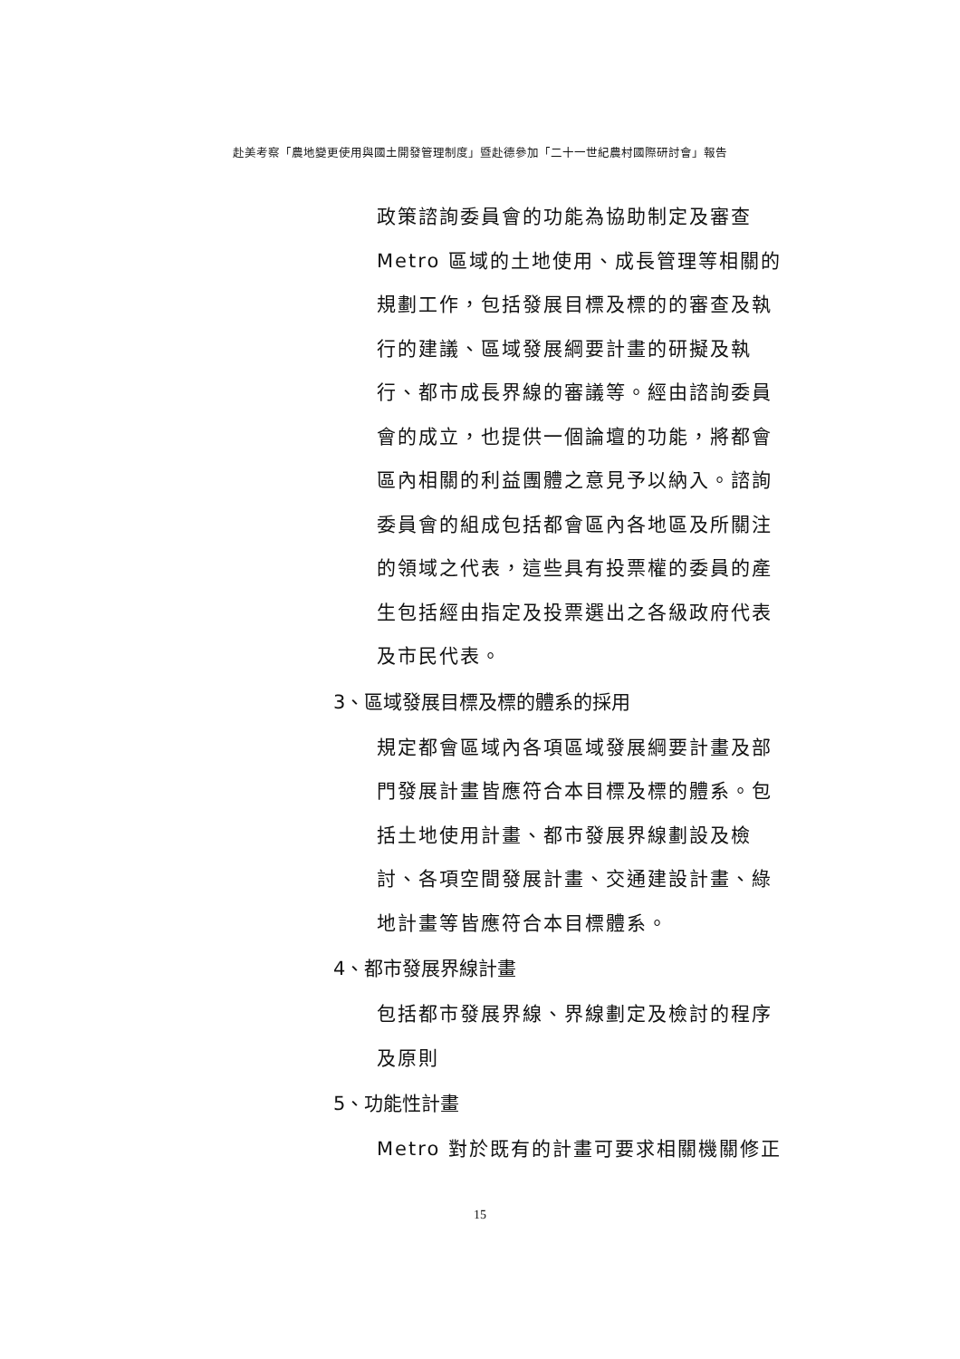赴美考察「農地變更使用與國土開發管理制度」暨赴德參加「二十一世紀農村國際研討會」報告
政策諮詢委員會的功能為協助制定及審查Metro 區域的土地使用、成長管理等相關的規劃工作，包括發展目標及標的的審查及執行的建議、區域發展綱要計畫的研擬及執行、都市成長界線的審議等。經由諮詢委員會的成立，也提供一個論壇的功能，將都會區內相關的利益團體之意見予以納入。諮詢委員會的組成包括都會區內各地區及所關注的領域之代表，這些具有投票權的委員的產生包括經由指定及投票選出之各級政府代表及市民代表。
3、區域發展目標及標的體系的採用
規定都會區域內各項區域發展綱要計畫及部門發展計畫皆應符合本目標及標的體系。包括土地使用計畫、都市發展界線劃設及檢討、各項空間發展計畫、交通建設計畫、綠地計畫等皆應符合本目標體系。
4、都市發展界線計畫
包括都市發展界線、界線劃定及檢討的程序及原則
5、功能性計畫
Metro 對於既有的計畫可要求相關機關修正
15